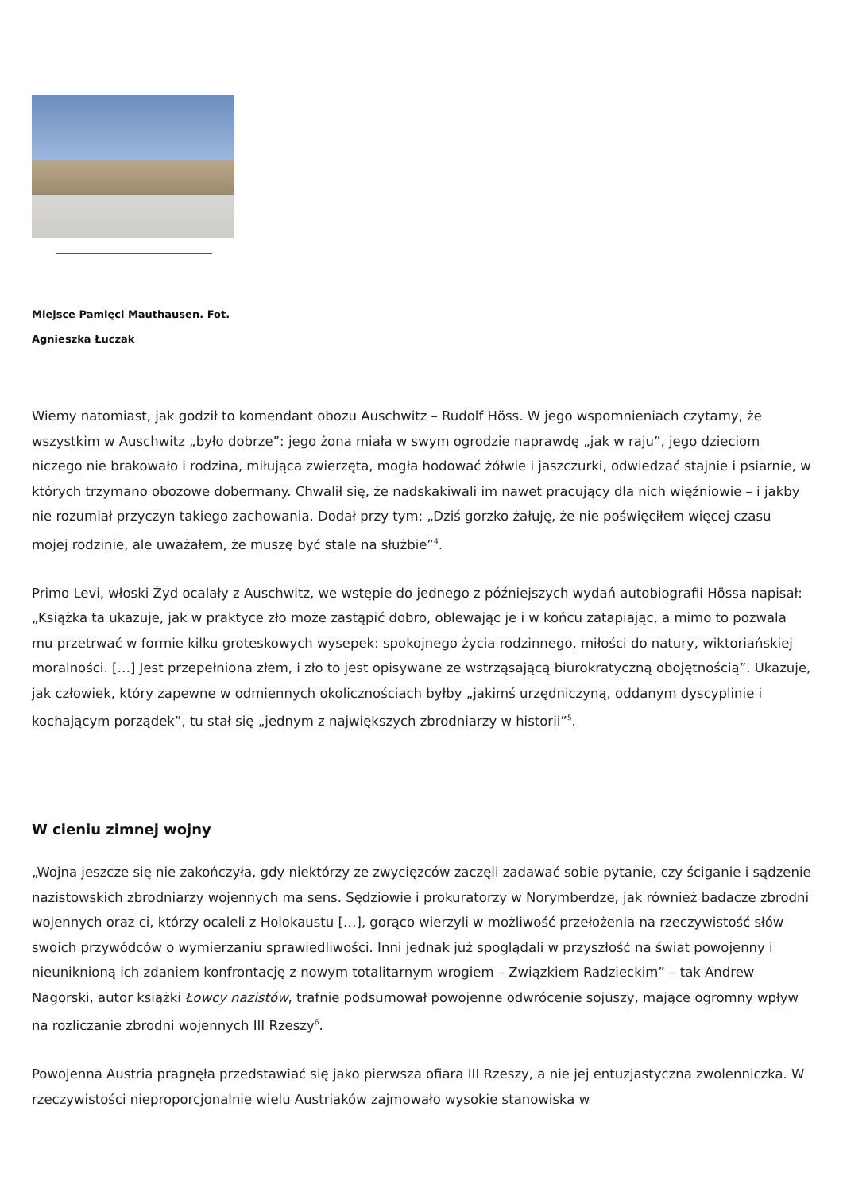Miejsce Pamięci Mauthausen. Fot.
Agnieszka Łuczak
Wiemy natomiast, jak godził to komendant obozu Auschwitz – Rudolf Höss. W jego wspomnieniach czytamy, że wszystkim w Auschwitz „było dobrze”: jego żona miała w swym ogrodzie naprawdę „jak w raju”, jego dzieciom niczego nie brakowało i rodzina, miłująca zwierzęta, mogła hodować żółwie i jaszczurki, odwiedzać stajnie i psiarnie, w których trzymano obozowe dobermany. Chwalił się, że nadskakiwali im nawet pracujący dla nich więźniowie – i jakby nie rozumiał przyczyn takiego zachowania. Dodał przy tym: „Dziś gorzko żałuję, że nie poświęciłem więcej czasu mojej rodzinie, ale uważałem, że muszę być stale na służbie”<sup>4</sup>.
Primo Levi, włoski Żyd ocalały z Auschwitz, we wstępie do jednego z późniejszych wydań autobiografii Hössa napisał: „Książka ta ukazuje, jak w praktyce zło może zastąpić dobro, oblewając je i w końcu zatapiając, a mimo to pozwala mu przetrwać w formie kilku groteskowych wysepek: spokojnego życia rodzinnego, miłości do natury, wiktoriańskiej moralności. […] Jest przepełniona złem, i zło to jest opisywane ze wstrząsającą biurokratyczną obojętnością”. Ukazuje, jak człowiek, który zapewne w odmiennych okolicznościach byłby „jakimś urzędniczyną, oddanym dyscyplinie i kochającym porządek”, tu stał się „jednym z największych zbrodniarzy w historii”<sup>5</sup>.
W cieniu zimnej wojny
„Wojna jeszcze się nie zakończyła, gdy niektórzy ze zwycięzców zaczęli zadawać sobie pytanie, czy ściganie i sądzenie nazistowskich zbrodniarzy wojennych ma sens. Sędziowie i prokuratorzy w Norymberdze, jak również badacze zbrodni wojennych oraz ci, którzy ocaleli z Holokaustu […], gorąco wierzyli w możliwość przełożenia na rzeczywistość słów swoich przywódców o wymierzaniu sprawiedliwości. Inni jednak już spoglądali w przyszłość na świat powojenny i nieuniknioną ich zdaniem konfrontację z nowym totalitarnym wrogiem – Związkiem Radzieckim” – tak Andrew Nagorski, autor książki Łowcy nazistów, trafnie podsumował powojenne odwrócenie sojuszy, mające ogromny wpływ na rozliczanie zbrodni wojennych III Rzeszy<sup>6</sup>.
Powojenna Austria pragnęła przedstawiać się jako pierwsza ofiara III Rzeszy, a nie jej entuzjastyczna zwolenniczka. W rzeczywistości nieproporcjonalnie wielu Austriaków zajmowało wysokie stanowiska w